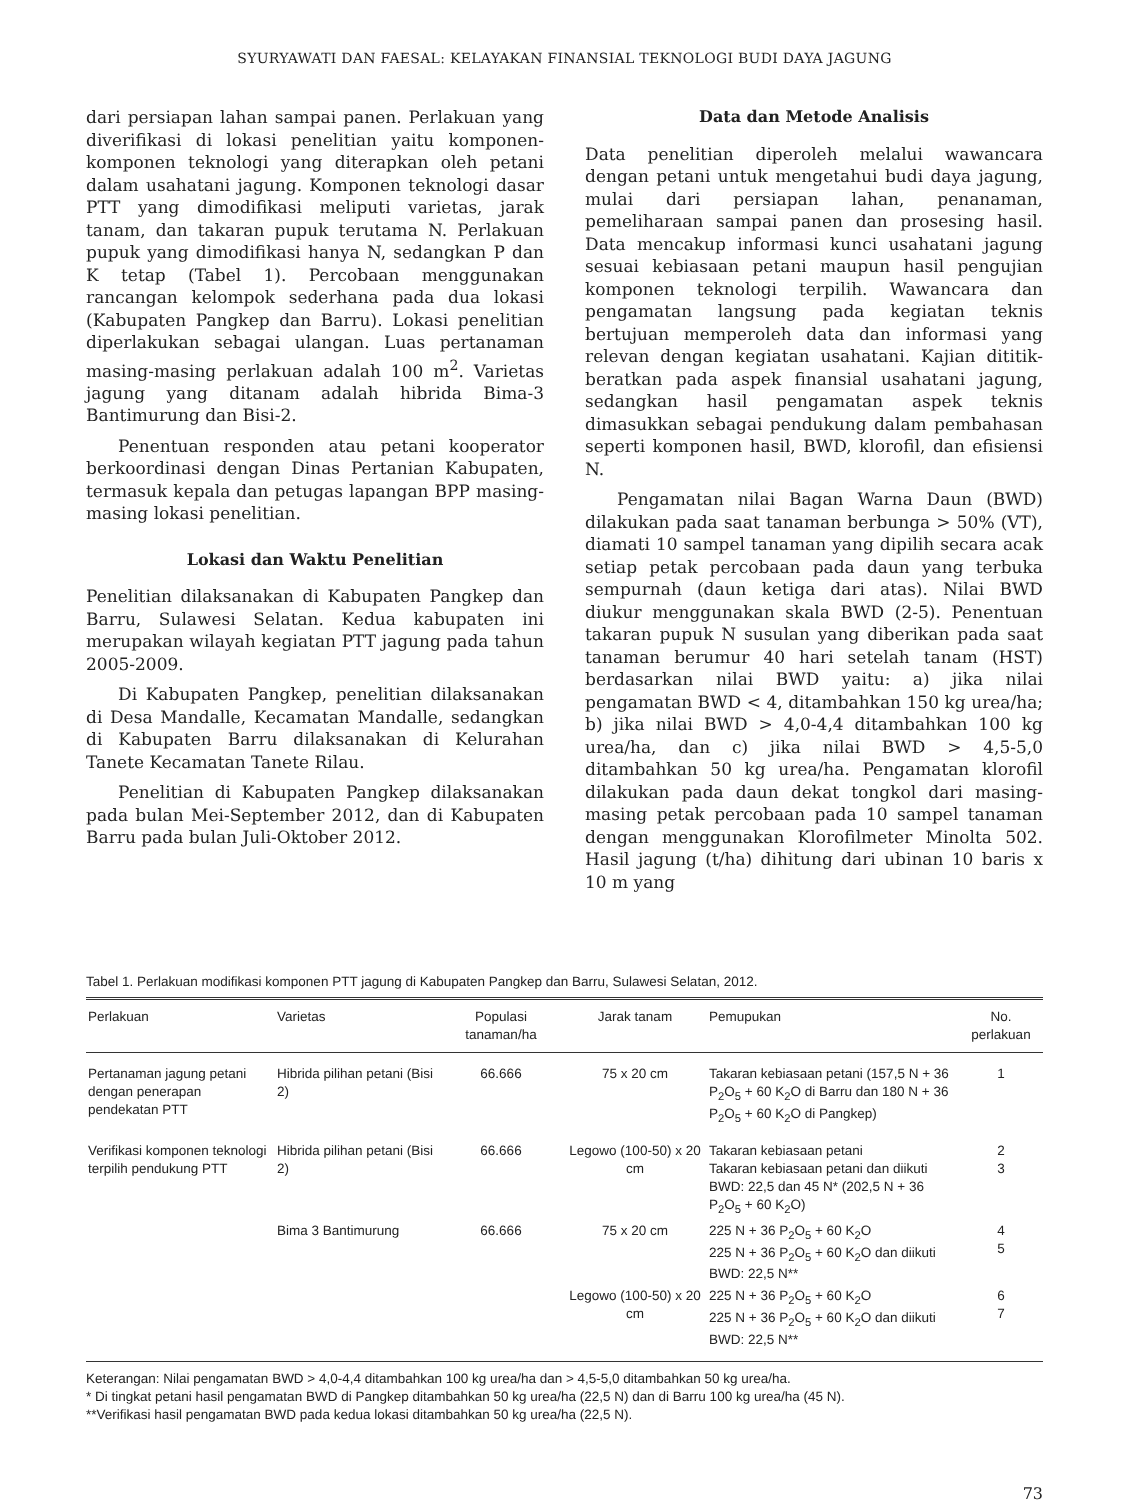SYURYAWATI DAN FAESAL: KELAYAKAN FINANSIAL TEKNOLOGI BUDI DAYA JAGUNG
dari persiapan lahan sampai panen. Perlakuan yang diverifikasi di lokasi penelitian yaitu komponen-komponen teknologi yang diterapkan oleh petani dalam usahatani jagung. Komponen teknologi dasar PTT yang dimodifikasi meliputi varietas, jarak tanam, dan takaran pupuk terutama N. Perlakuan pupuk yang dimodifikasi hanya N, sedangkan P dan K tetap (Tabel 1). Percobaan menggunakan rancangan kelompok sederhana pada dua lokasi (Kabupaten Pangkep dan Barru). Lokasi penelitian diperlakukan sebagai ulangan. Luas pertanaman masing-masing perlakuan adalah 100 m<sup>2</sup>. Varietas jagung yang ditanam adalah hibrida Bima-3 Bantimurung dan Bisi-2.
Penentuan responden atau petani kooperator berkoordinasi dengan Dinas Pertanian Kabupaten, termasuk kepala dan petugas lapangan BPP masing-masing lokasi penelitian.
Lokasi dan Waktu Penelitian
Penelitian dilaksanakan di Kabupaten Pangkep dan Barru, Sulawesi Selatan. Kedua kabupaten ini merupakan wilayah kegiatan PTT jagung pada tahun 2005-2009.
Di Kabupaten Pangkep, penelitian dilaksanakan di Desa Mandalle, Kecamatan Mandalle, sedangkan di Kabupaten Barru dilaksanakan di Kelurahan Tanete Kecamatan Tanete Rilau.
Penelitian di Kabupaten Pangkep dilaksanakan pada bulan Mei-September 2012, dan di Kabupaten Barru pada bulan Juli-Oktober 2012.
Data dan Metode Analisis
Data penelitian diperoleh melalui wawancara dengan petani untuk mengetahui budi daya jagung, mulai dari persiapan lahan, penanaman, pemeliharaan sampai panen dan prosesing hasil. Data mencakup informasi kunci usahatani jagung sesuai kebiasaan petani maupun hasil pengujian komponen teknologi terpilih. Wawancara dan pengamatan langsung pada kegiatan teknis bertujuan memperoleh data dan informasi yang relevan dengan kegiatan usahatani. Kajian dititik-beratkan pada aspek finansial usahatani jagung, sedangkan hasil pengamatan aspek teknis dimasukkan sebagai pendukung dalam pembahasan seperti komponen hasil, BWD, klorofil, dan efisiensi N.
Pengamatan nilai Bagan Warna Daun (BWD) dilakukan pada saat tanaman berbunga > 50% (VT), diamati 10 sampel tanaman yang dipilih secara acak setiap petak percobaan pada daun yang terbuka sempurnah (daun ketiga dari atas). Nilai BWD diukur menggunakan skala BWD (2-5). Penentuan takaran pupuk N susulan yang diberikan pada saat tanaman berumur 40 hari setelah tanam (HST) berdasarkan nilai BWD yaitu: a) jika nilai pengamatan BWD < 4, ditambahkan 150 kg urea/ha; b) jika nilai BWD > 4,0-4,4 ditambahkan 100 kg urea/ha, dan c) jika nilai BWD > 4,5-5,0 ditambahkan 50 kg urea/ha. Pengamatan klorofil dilakukan pada daun dekat tongkol dari masing-masing petak percobaan pada 10 sampel tanaman dengan menggunakan Klorofilmeter Minolta 502. Hasil jagung (t/ha) dihitung dari ubinan 10 baris x 10 m yang
Tabel 1. Perlakuan modifikasi komponen PTT jagung di Kabupaten Pangkep dan Barru, Sulawesi Selatan, 2012.
| Perlakuan | Varietas | Populasi tanaman/ha | Jarak tanam | Pemupukan | No. perlakuan |
| --- | --- | --- | --- | --- | --- |
| Pertanaman jagung petani dengan penerapan pendekatan PTT | Hibrida pilihan petani (Bisi 2) | 66.666 | 75 x 20 cm | Takaran kebiasaan petani (157,5 N + 36 P<sub>2</sub>O<sub>5</sub> + 60 K<sub>2</sub>O di Barru dan 180 N + 36 P<sub>2</sub>O<sub>5</sub> + 60 K<sub>2</sub>O di Pangkep) | 1 |
| Verifikasi komponen teknologi terpilih pendukung PTT | Hibrida pilihan petani (Bisi 2) | 66.666 | Legowo (100-50) x 20 cm | Takaran kebiasaan petani Takaran kebiasaan petani dan diikuti BWD: 22,5 dan 45 N* (202,5 N + 36 P<sub>2</sub>O<sub>5</sub> + 60 K<sub>2</sub>O) | 2 3 |
| | Bima 3 Bantimurung | 66.666 | 75 x 20 cm | 225 N + 36 P<sub>2</sub>O<sub>5</sub> + 60 K<sub>2</sub>O 225 N + 36 P<sub>2</sub>O<sub>5</sub> + 60 K<sub>2</sub>O dan diikuti BWD: 22,5 N** | 4 5 |
| | | | Legowo (100-50) x 20 cm | 225 N + 36 P<sub>2</sub>O<sub>5</sub> + 60 K<sub>2</sub>O 225 N + 36 P<sub>2</sub>O<sub>5</sub> + 60 K<sub>2</sub>O dan diikuti BWD: 22,5 N** | 6 7 |
Keterangan: Nilai pengamatan BWD > 4,0-4,4 ditambahkan 100 kg urea/ha dan > 4,5-5,0 ditambahkan 50 kg urea/ha.
* Di tingkat petani hasil pengamatan BWD di Pangkep ditambahkan 50 kg urea/ha (22,5 N) dan di Barru 100 kg urea/ha (45 N).
**Verifikasi hasil pengamatan BWD pada kedua lokasi ditambahkan 50 kg urea/ha (22,5 N).
73